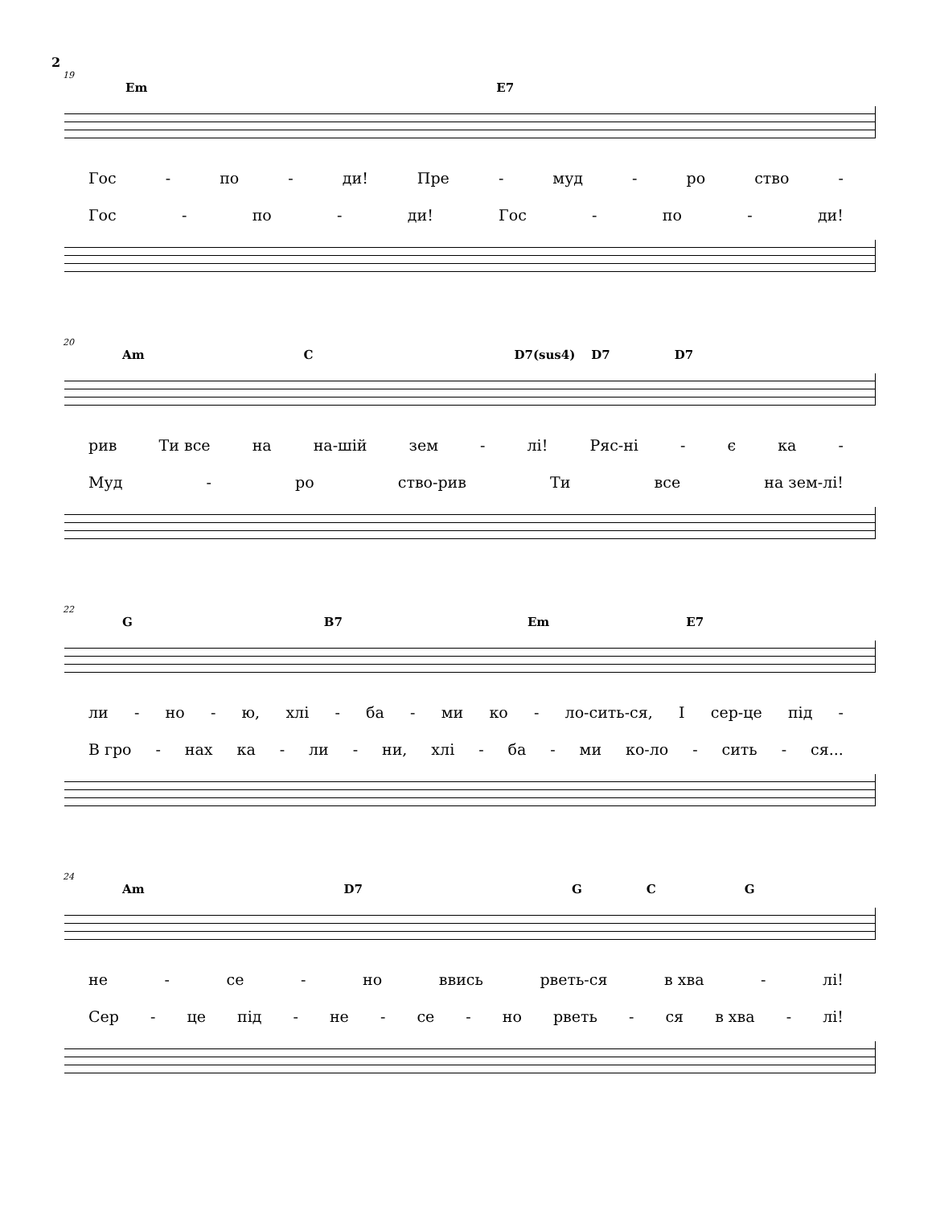2
19
Em E7
Гос - по - ди! Пре - муд - ро ство -
Гос - по - ди! Гос - по - ди!
20
Am C D7(sus4) D7 D7
рив Ти все на на-шій зем - лі! Ряс-ні - є ка -
Муд - ро ство-рив Ти все на зем-лі!
22
G B7 Em E7
ли - но - ю, хлі - ба - ми ко - ло-сить-ся, І сер-це під -
В гро - нах ка - ли - ни, хлі - ба - ми ко-ло - сить - ся...
24
Am D7 G C G
не - се - но ввись рветь-ся в хва - лі!
Сер - це під - не - се - но рветь - ся в хва - лі!